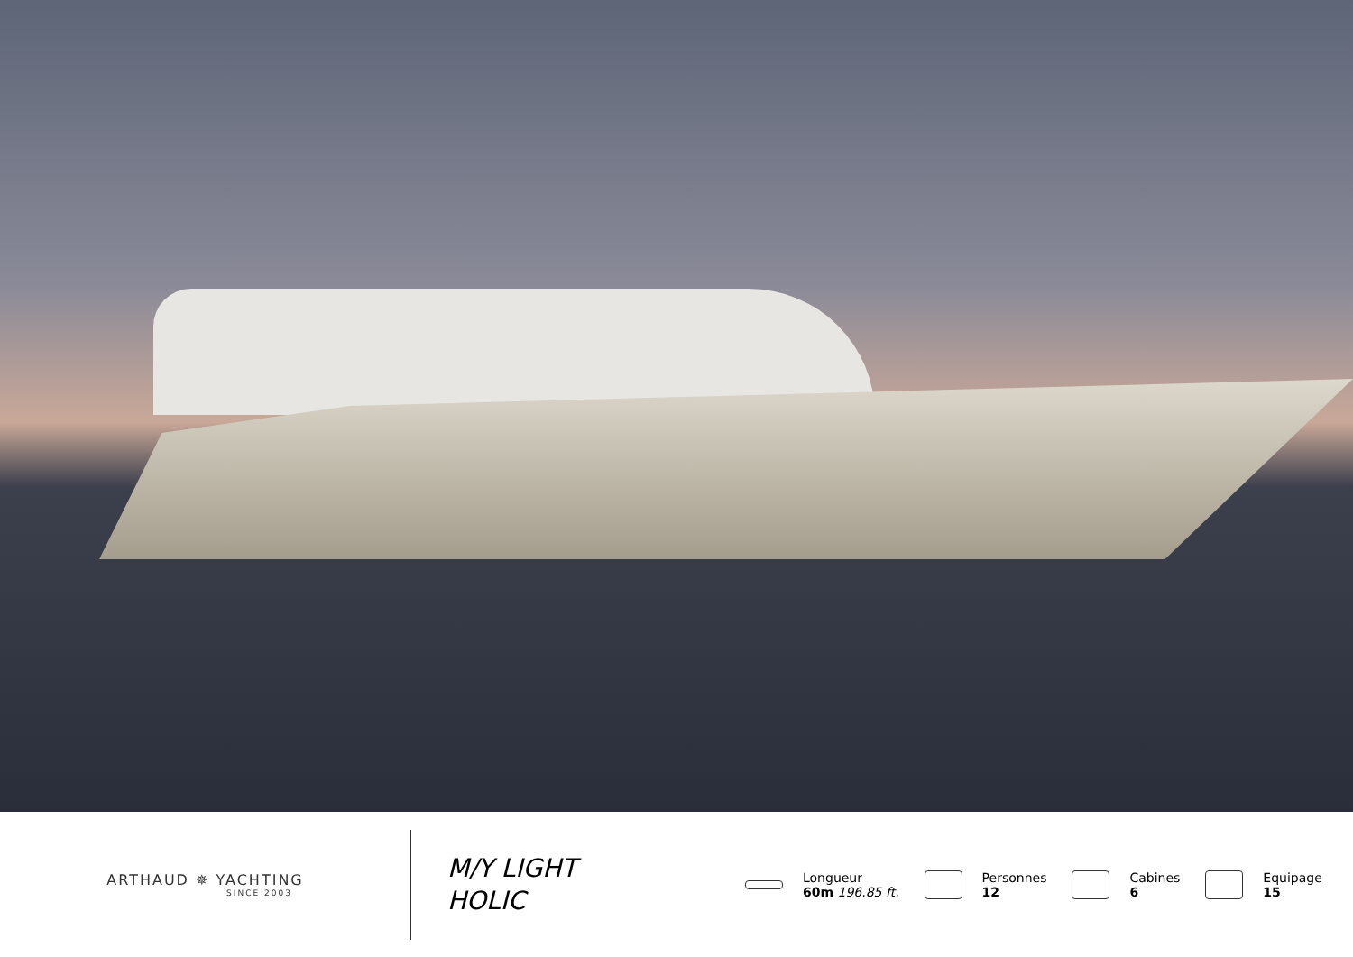ARTHAUD ✵ YACHTING
SINCE 2003
M/Y LIGHT
HOLIC
Longueur
60m 196.85 ft.
Personnes
12
Cabines
6
Equipage
15